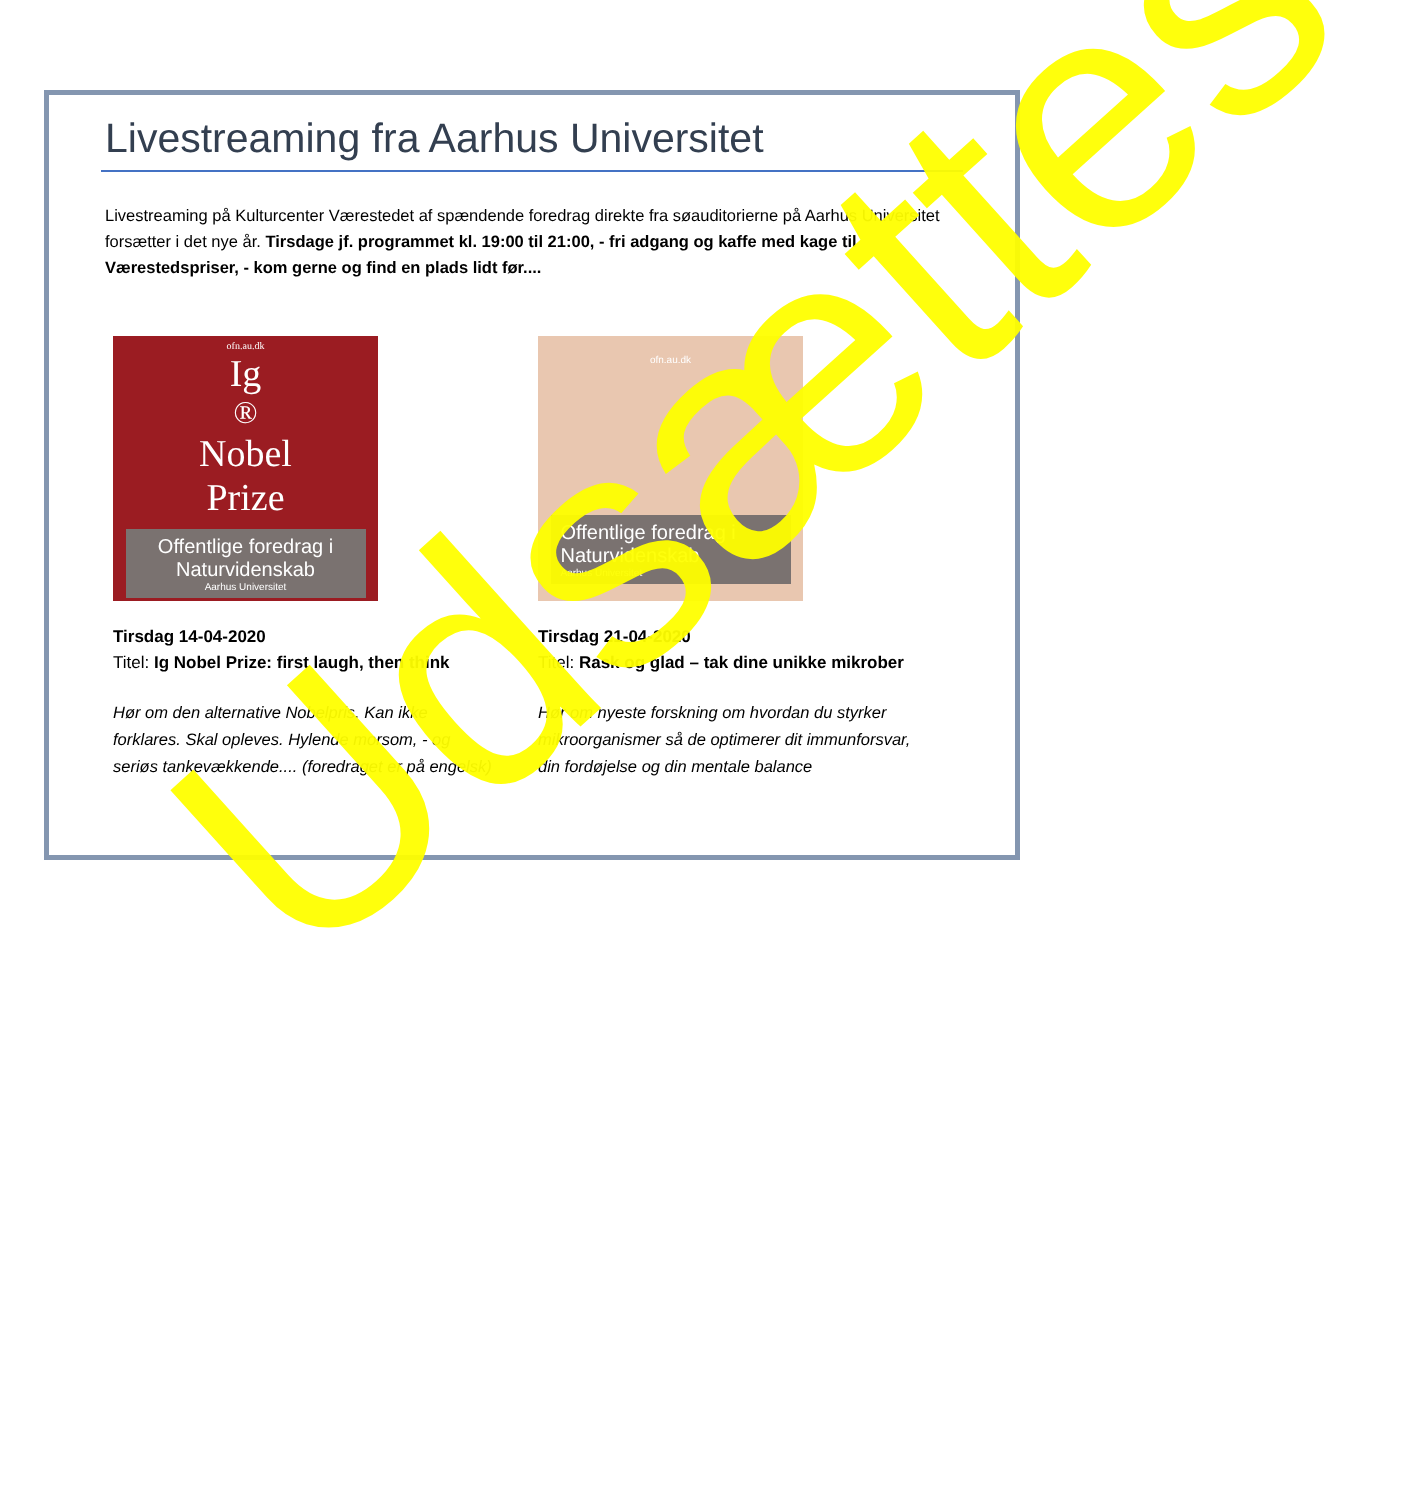Livestreaming fra Aarhus Universitet
Livestreaming på Kulturcenter Værestedet af spændende foredrag direkte fra søauditorierne på Aarhus Universitet forsætter i det nye år. Tirsdage jf. programmet kl. 19:00 til 21:00, - fri adgang og kaffe med kage til Værestedspriser, - kom gerne og find en plads lidt før....
ofn.au.dk
Ig<sup>®</sup> Nobel
Prize
Offentlige foredrag i Naturvidenskab
Aarhus Universitet
Tirsdag 14-04-2020
Titel: Ig Nobel Prize: first laugh, then think
Hør om den alternative Nobelpris. Kan ikke forklares. Skal opleves. Hylende morsom, - og seriøs tankevækkende.... (foredraget er på engelsk)
ofn.au.dk
Offentlige foredrag i Naturvidenskab
Aarhus Universitet
Tirsdag 21-04-2020
Titel: Rask og glad – tak dine unikke mikrober
Hør om nyeste forskning om hvordan du styrker mikroorganismer så de optimerer dit immunforsvar, din fordøjelse og din mentale balance
Udsættes